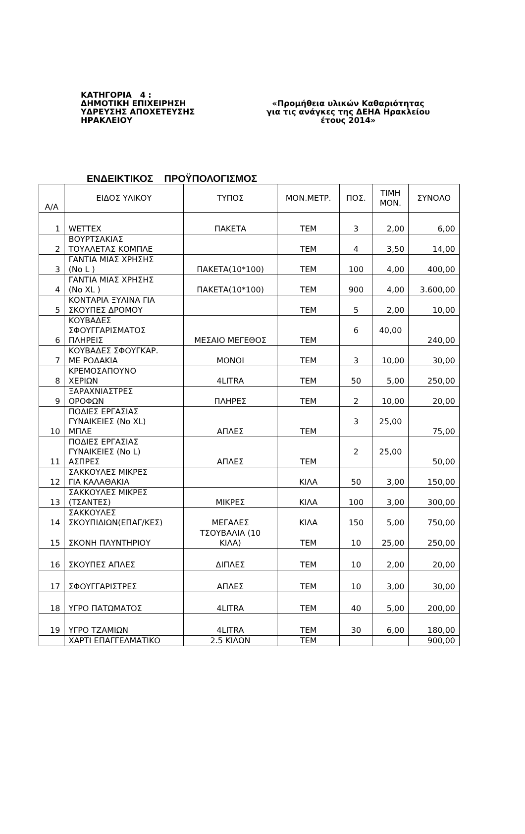ΚΑΤΗΓΟΡΙΑ 4 :
ΔΗΜΟΤΙΚΗ ΕΠΙΧΕΙΡΗΣΗ
ΥΔΡΕΥΣΗΣ ΑΠΟΧΕΤΕΥΣΗΣ
ΗΡΑΚΛΕΙΟΥ
«Προμήθεια υλικών Καθαριότητας
για τις ανάγκες της ΔΕΗΑ Ηρακλείου
έτους 2014»
ΕΝΔΕΙΚΤΙΚΟΣ ΠΡΟΫΠΟΛΟΓΙΣΜΟΣ
| Α/Α | ΕΙΔΟΣ ΥΛΙΚΟΥ | ΤΥΠΟΣ | ΜΟΝ.ΜΕΤΡ. | ΠΟΣ. | ΤΙΜΗ ΜΟΝ. | ΣΥΝΟΛΟ |
| --- | --- | --- | --- | --- | --- | --- |
| 1 | WETTEX | ΠΑΚΕΤΑ | ΤΕΜ | 3 | 2,00 | 6,00 |
| 2 | ΒΟΥΡΤΣΑΚΙΑΣ ΤΟΥΑΛΕΤΑΣ ΚΟΜΠΛΕ | | ΤΕΜ | 4 | 3,50 | 14,00 |
| 3 | ΓΑΝΤΙΑ ΜΙΑΣ ΧΡΗΣΗΣ (No L ) | ΠΑΚΕΤΑ(10*100) | ΤΕΜ | 100 | 4,00 | 400,00 |
| 4 | ΓΑΝΤΙΑ ΜΙΑΣ ΧΡΗΣΗΣ (No XL ) | ΠΑΚΕΤΑ(10*100) | ΤΕΜ | 900 | 4,00 | 3.600,00 |
| 5 | ΚΟΝΤΑΡΙΑ ΞΥΛΙΝΑ ΓΙΑ ΣΚΟΥΠΕΣ ΔΡΟΜΟΥ | | ΤΕΜ | 5 | 2,00 | 10,00 |
| 6 | ΚΟΥΒΑΔΕΣ ΣΦΟΥΓΓΑΡΙΣΜΑΤΟΣ ΠΛΗΡΕΙΣ | ΜΕΣΑΙΟ ΜΕΓΕΘΟΣ | ΤΕΜ | 6 | 40,00 | 240,00 |
| 7 | ΚΟΥΒΑΔΕΣ ΣΦΟΥΓΚΑΡ. ΜΕ ΡΟΔΑΚΙΑ | ΜΟΝΟΙ | ΤΕΜ | 3 | 10,00 | 30,00 |
| 8 | ΚΡΕΜΟΣΑΠΟΥΝΟ ΧΕΡΙΩΝ | 4LITRA | ΤΕΜ | 50 | 5,00 | 250,00 |
| 9 | ΞΑΡΑΧΝΙΑΣΤΡΕΣ ΟΡΟΦΩΝ | ΠΛΗΡΕΣ | ΤΕΜ | 2 | 10,00 | 20,00 |
| 10 | ΠΟΔΙΕΣ ΕΡΓΑΣΙΑΣ ΓΥΝΑΙΚΕΙΕΣ (No XL) ΜΠΛΕ | ΑΠΛΕΣ | ΤΕΜ | 3 | 25,00 | 75,00 |
| 11 | ΠΟΔΙΕΣ ΕΡΓΑΣΙΑΣ ΓΥΝΑΙΚΕΙΕΣ (No L) ΑΣΠΡΕΣ | ΑΠΛΕΣ | ΤΕΜ | 2 | 25,00 | 50,00 |
| 12 | ΣΑΚΚΟΥΛΕΣ ΜΙΚΡΕΣ ΓΙΑ ΚΑΛΑΘΑΚΙΑ | | ΚΙΛΑ | 50 | 3,00 | 150,00 |
| 13 | ΣΑΚΚΟΥΛΕΣ ΜΙΚΡΕΣ (ΤΣΑΝΤΕΣ) | ΜΙΚΡΕΣ | ΚΙΛΑ | 100 | 3,00 | 300,00 |
| 14 | ΣΑΚΚΟΥΛΕΣ ΣΚΟΥΠΙΔΙΩΝ(ΕΠΑΓ/ΚΕΣ) | ΜΕΓΑΛΕΣ | ΚΙΛΑ | 150 | 5,00 | 750,00 |
| 15 | ΣΚΟΝΗ ΠΛΥΝΤΗΡΙΟΥ | ΤΣΟΥΒΑΛΙΑ (10 ΚΙΛΑ) | ΤΕΜ | 10 | 25,00 | 250,00 |
| 16 | ΣΚΟΥΠΕΣ ΑΠΛΕΣ | ΔΙΠΛΕΣ | ΤΕΜ | 10 | 2,00 | 20,00 |
| 17 | ΣΦΟΥΓΓΑΡΙΣΤΡΕΣ | ΑΠΛΕΣ | ΤΕΜ | 10 | 3,00 | 30,00 |
| 18 | ΥΓΡΟ ΠΑΤΩΜΑΤΟΣ | 4LITRA | ΤΕΜ | 40 | 5,00 | 200,00 |
| 19 | ΥΓΡΟ ΤΖΑΜΙΩΝ | 4LITRA | ΤΕΜ | 30 | 6,00 | 180,00 |
| | ΧΑΡΤΙ ΕΠΑΓΓΕΛΜΑΤΙΚΟ | 2.5 ΚΙΛΩΝ | ΤΕΜ | | | 900,00 |